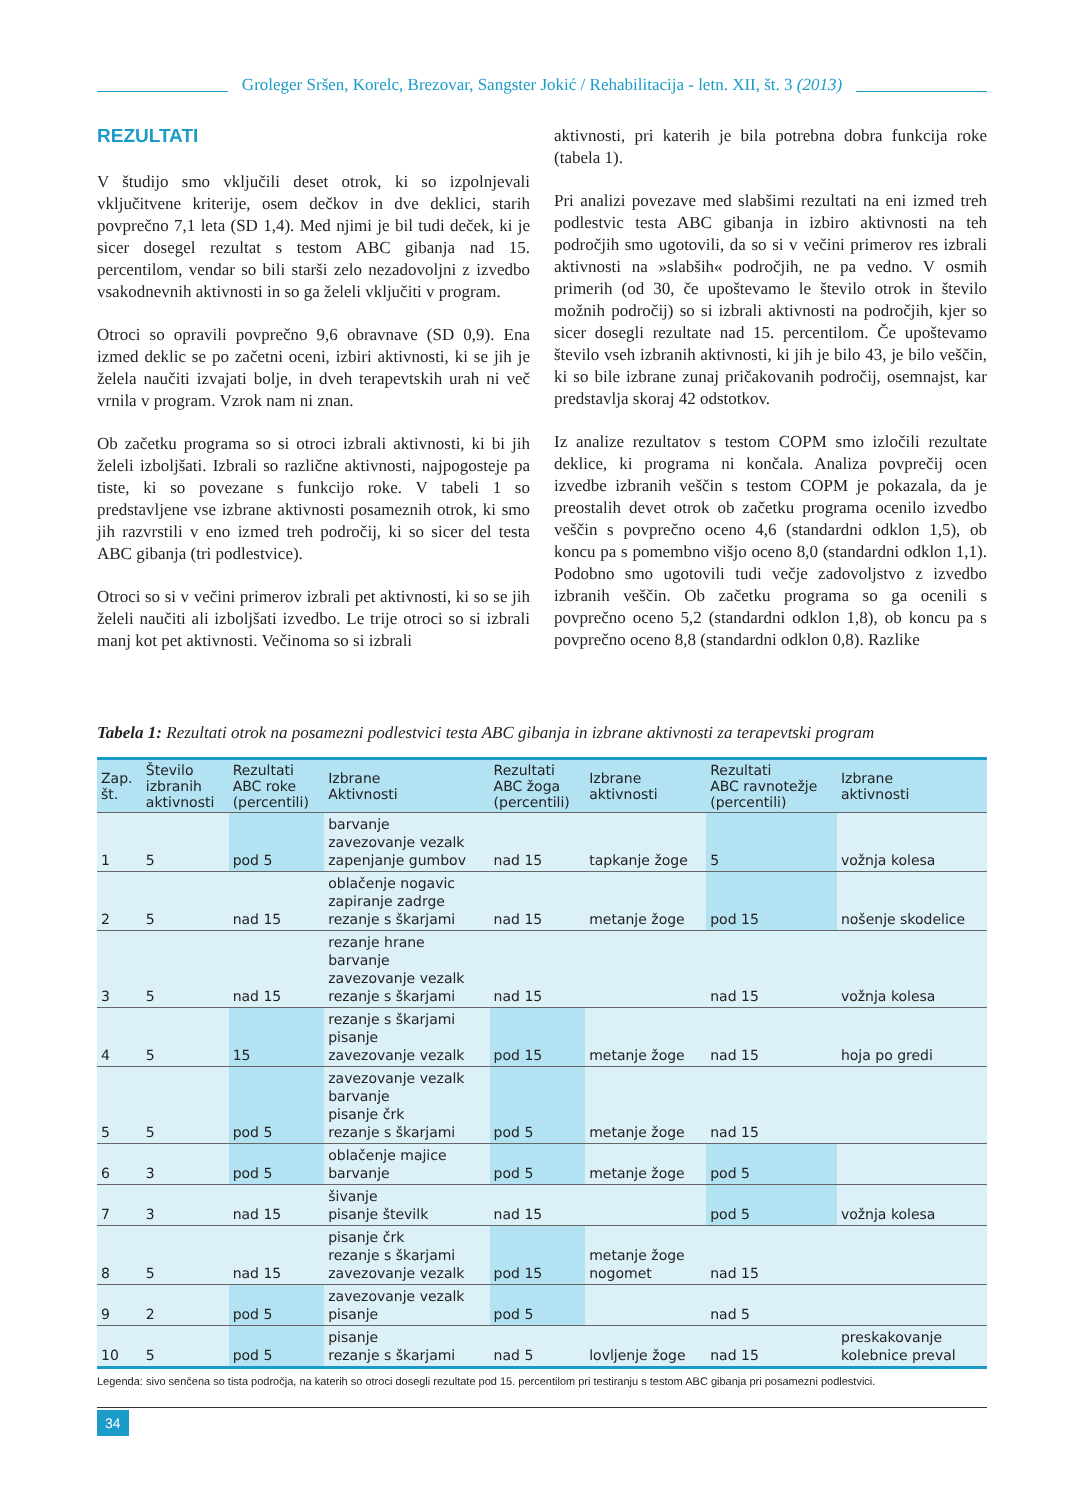Groleger Sršen, Korelc, Brezovar, Sangster Jokić / Rehabilitacija - letn. XII, št. 3 (2013)
REZULTATI
V študijo smo vključili deset otrok, ki so izpolnjevali vključitvene kriterije, osem dečkov in dve deklici, starih povprečno 7,1 leta (SD 1,4). Med njimi je bil tudi deček, ki je sicer dosegel rezultat s testom ABC gibanja nad 15. percentilom, vendar so bili starši zelo nezadovoljni z izvedbo vsakodnevnih aktivnosti in so ga želeli vključiti v program.
Otroci so opravili povprečno 9,6 obravnave (SD 0,9). Ena izmed deklic se po začetni oceni, izbiri aktivnosti, ki se jih je želela naučiti izvajati bolje, in dveh terapevtskih urah ni več vrnila v program. Vzrok nam ni znan.
Ob začetku programa so si otroci izbrali aktivnosti, ki bi jih želeli izboljšati. Izbrali so različne aktivnosti, najpogosteje pa tiste, ki so povezane s funkcijo roke. V tabeli 1 so predstavljene vse izbrane aktivnosti posameznih otrok, ki smo jih razvrstili v eno izmed treh področij, ki so sicer del testa ABC gibanja (tri podlestvice).
Otroci so si v večini primerov izbrali pet aktivnosti, ki so se jih želeli naučiti ali izboljšati izvedbo. Le trije otroci so si izbrali manj kot pet aktivnosti. Večinoma so si izbrali
aktivnosti, pri katerih je bila potrebna dobra funkcija roke (tabela 1).
Pri analizi povezave med slabšimi rezultati na eni izmed treh podlestvic testa ABC gibanja in izbiro aktivnosti na teh področjih smo ugotovili, da so si v večini primerov res izbrali aktivnosti na »slabših« področjih, ne pa vedno. V osmih primerih (od 30, če upoštevamo le število otrok in število možnih področij) so si izbrali aktivnosti na področjih, kjer so sicer dosegli rezultate nad 15. percentilom. Če upoštevamo število vseh izbranih aktivnosti, ki jih je bilo 43, je bilo veščin, ki so bile izbrane zunaj pričakovanih področij, osemnajst, kar predstavlja skoraj 42 odstotkov.
Iz analize rezultatov s testom COPM smo izločili rezultate deklice, ki programa ni končala. Analiza povprečij ocen izvedbe izbranih veščin s testom COPM je pokazala, da je preostalih devet otrok ob začetku programa ocenilo izvedbo veščin s povprečno oceno 4,6 (standardni odklon 1,5), ob koncu pa s pomembno višjo oceno 8,0 (standardni odklon 1,1). Podobno smo ugotovili tudi večje zadovoljstvo z izvedbo izbranih veščin. Ob začetku programa so ga ocenili s povprečno oceno 5,2 (standardni odklon 1,8), ob koncu pa s povprečno oceno 8,8 (standardni odklon 0,8). Razlike
Tabela 1: Rezultati otrok na posamezni podlestvici testa ABC gibanja in izbrane aktivnosti za terapevtski program
| Zap. št. | Število izbranih aktivnosti | Rezultati ABC roke (percentili) | Izbrane Aktivnosti | Rezultati ABC žoga (percentili) | Izbrane aktivnosti | Rezultati ABC ravnotežje (percentili) | Izbrane aktivnosti |
| --- | --- | --- | --- | --- | --- | --- | --- |
| 1 | 5 | pod 5 | barvanje zavezovanje vezalk zapenjanje gumbov | nad 15 | tapkanje žoge | 5 | vožnja kolesa |
| 2 | 5 | nad 15 | oblačenje nogavic zapiranje zadrge rezanje s škarjami | nad 15 | metanje žoge | pod 15 | nošenje skodelice |
| 3 | 5 | nad 15 | rezanje hrane barvanje zavezovanje vezalk rezanje s škarjami | nad 15 | | nad 15 | vožnja kolesa |
| 4 | 5 | 15 | rezanje s škarjami pisanje zavezovanje vezalk | pod 15 | metanje žoge | nad 15 | hoja po gredi |
| 5 | 5 | pod 5 | zavezovanje vezalk barvanje pisanje črk rezanje s škarjami | pod 5 | metanje žoge | nad 15 | |
| 6 | 3 | pod 5 | oblačenje majice barvanje | pod 5 | metanje žoge | pod 5 | |
| 7 | 3 | nad 15 | šivanje pisanje številk | nad 15 | | pod 5 | vožnja kolesa |
| 8 | 5 | nad 15 | pisanje črk rezanje s škarjami zavezovanje vezalk | pod 15 | metanje žoge nogomet | nad 15 | |
| 9 | 2 | pod 5 | zavezovanje vezalk pisanje | pod 5 | | nad 5 | |
| 10 | 5 | pod 5 | pisanje rezanje s škarjami | nad 5 | lovljenje žoge | nad 15 | preskakovanje kolebnice preval |
Legenda: sivo senčena so tista področja, na katerih so otroci dosegli rezultate pod 15. percentilom pri testiranju s testom ABC gibanja pri posamezni podlestvici.
34